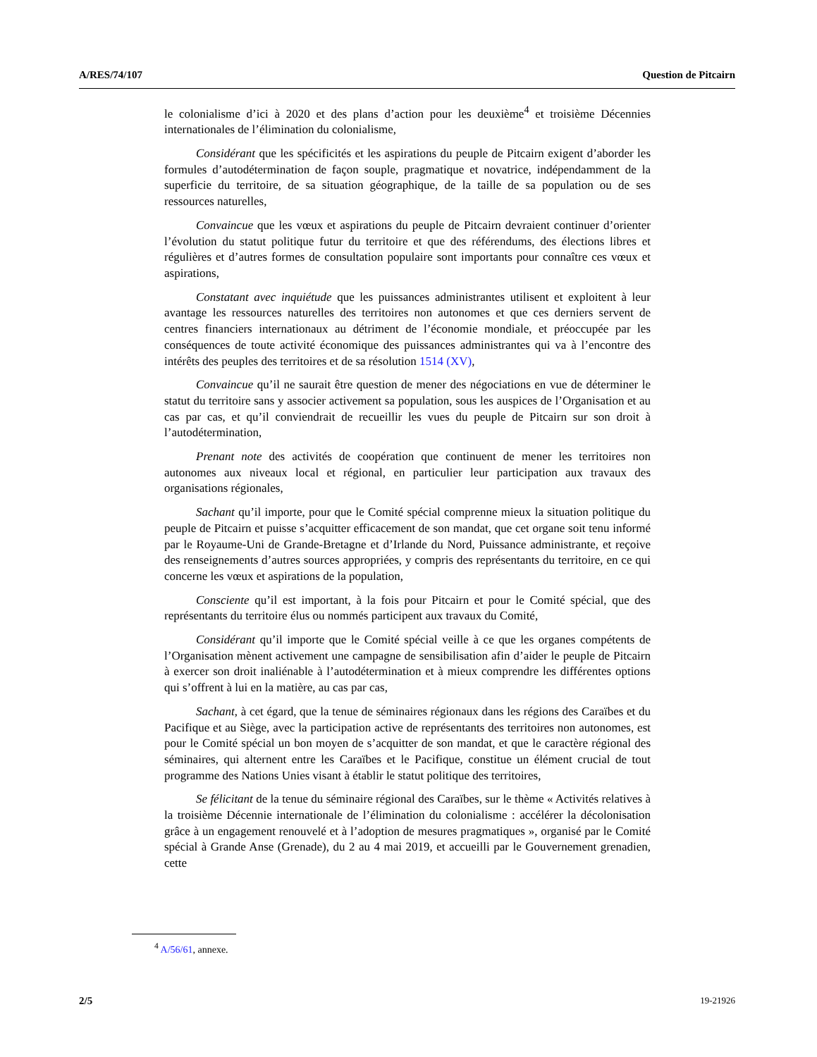A/RES/74/107 Question de Pitcairn
le colonialisme d’ici à 2020 et des plans d’action pour les deuxième<sup>4</sup> et troisième Décennies internationales de l’élimination du colonialisme,
Considérant que les spécificités et les aspirations du peuple de Pitcairn exigent d’aborder les formules d’autodétermination de façon souple, pragmatique et novatrice, indépendamment de la superficie du territoire, de sa situation géographique, de la taille de sa population ou de ses ressources naturelles,
Convaincue que les vœux et aspirations du peuple de Pitcairn devraient continuer d’orienter l’évolution du statut politique futur du territoire et que des référendums, des élections libres et régulières et d’autres formes de consultation populaire sont importants pour connaître ces vœux et aspirations,
Constatant avec inquiétude que les puissances administrantes utilisent et exploitent à leur avantage les ressources naturelles des territoires non autonomes et que ces derniers servent de centres financiers internationaux au détriment de l’économie mondiale, et préoccupée par les conséquences de toute activité économique des puissances administrantes qui va à l’encontre des intérêts des peuples des territoires et de sa résolution 1514 (XV),
Convaincue qu’il ne saurait être question de mener des négociations en vue de déterminer le statut du territoire sans y associer activement sa population, sous les auspices de l’Organisation et au cas par cas, et qu’il conviendrait de recueillir les vues du peuple de Pitcairn sur son droit à l’autodétermination,
Prenant note des activités de coopération que continuent de mener les territoires non autonomes aux niveaux local et régional, en particulier leur participation aux travaux des organisations régionales,
Sachant qu’il importe, pour que le Comité spécial comprenne mieux la situation politique du peuple de Pitcairn et puisse s’acquitter efficacement de son mandat, que cet organe soit tenu informé par le Royaume-Uni de Grande-Bretagne et d’Irlande du Nord, Puissance administrante, et reçoive des renseignements d’autres sources appropriées, y compris des représentants du territoire, en ce qui concerne les vœux et aspirations de la population,
Consciente qu’il est important, à la fois pour Pitcairn et pour le Comité spécial, que des représentants du territoire élus ou nommés participent aux travaux du Comité,
Considérant qu’il importe que le Comité spécial veille à ce que les organes compétents de l’Organisation mènent activement une campagne de sensibilisation afin d’aider le peuple de Pitcairn à exercer son droit inaliénable à l’autodétermination et à mieux comprendre les différentes options qui s’offrent à lui en la matière, au cas par cas,
Sachant, à cet égard, que la tenue de séminaires régionaux dans les régions des Caraïbes et du Pacifique et au Siège, avec la participation active de représentants des territoires non autonomes, est pour le Comité spécial un bon moyen de s’acquitter de son mandat, et que le caractère régional des séminaires, qui alternent entre les Caraïbes et le Pacifique, constitue un élément crucial de tout programme des Nations Unies visant à établir le statut politique des territoires,
Se félicitant de la tenue du séminaire régional des Caraïbes, sur le thème « Activités relatives à la troisième Décennie internationale de l’élimination du colonialisme : accélérer la décolonisation grâce à un engagement renouvelé et à l’adoption de mesures pragmatiques », organisé par le Comité spécial à Grande Anse (Grenade), du 2 au 4 mai 2019, et accueilli par le Gouvernement grenadien, cette
<sup>4</sup> A/56/61, annexe.
2/5 19-21926